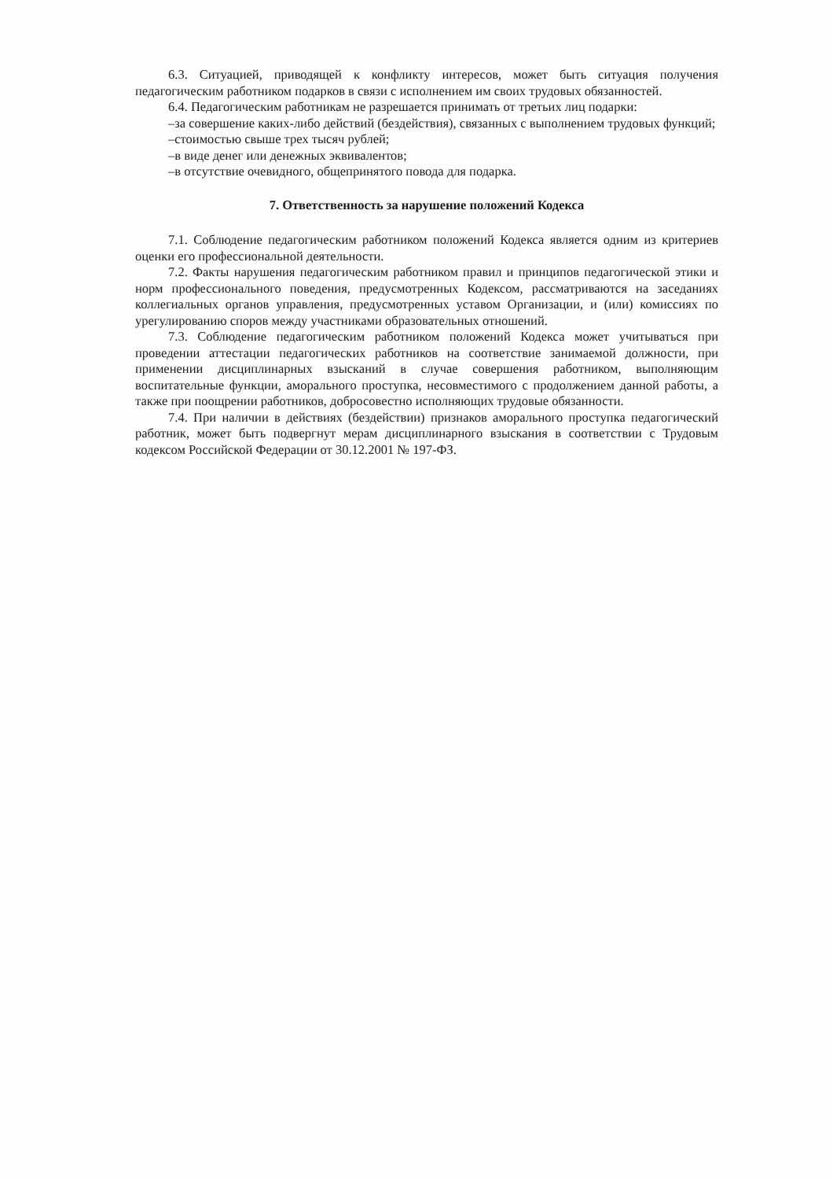6.3. Ситуацией, приводящей к конфликту интересов, может быть ситуация получения педагогическим работником подарков в связи с исполнением им своих трудовых обязанностей.
6.4. Педагогическим работникам не разрешается принимать от третьих лиц подарки:
–за совершение каких-либо действий (бездействия), связанных с выполнением трудовых функций;
–стоимостью свыше трех тысяч рублей;
–в виде денег или денежных эквивалентов;
–в отсутствие очевидного, общепринятого повода для подарка.
7. Ответственность за нарушение положений Кодекса
7.1. Соблюдение педагогическим работником положений Кодекса является одним из критериев оценки его профессиональной деятельности.
7.2. Факты нарушения педагогическим работником правил и принципов педагогической этики и норм профессионального поведения, предусмотренных Кодексом, рассматриваются на заседаниях коллегиальных органов управления, предусмотренных уставом Организации, и (или) комиссиях по урегулированию споров между участниками образовательных отношений.
7.3. Соблюдение педагогическим работником положений Кодекса может учитываться при проведении аттестации педагогических работников на соответствие занимаемой должности, при применении дисциплинарных взысканий в случае совершения работником, выполняющим воспитательные функции, аморального проступка, несовместимого с продолжением данной работы, а также при поощрении работников, добросовестно исполняющих трудовые обязанности.
7.4. При наличии в действиях (бездействии) признаков аморального проступка педагогический работник, может быть подвергнут мерам дисциплинарного взыскания в соответствии с Трудовым кодексом Российской Федерации от 30.12.2001 № 197-ФЗ.